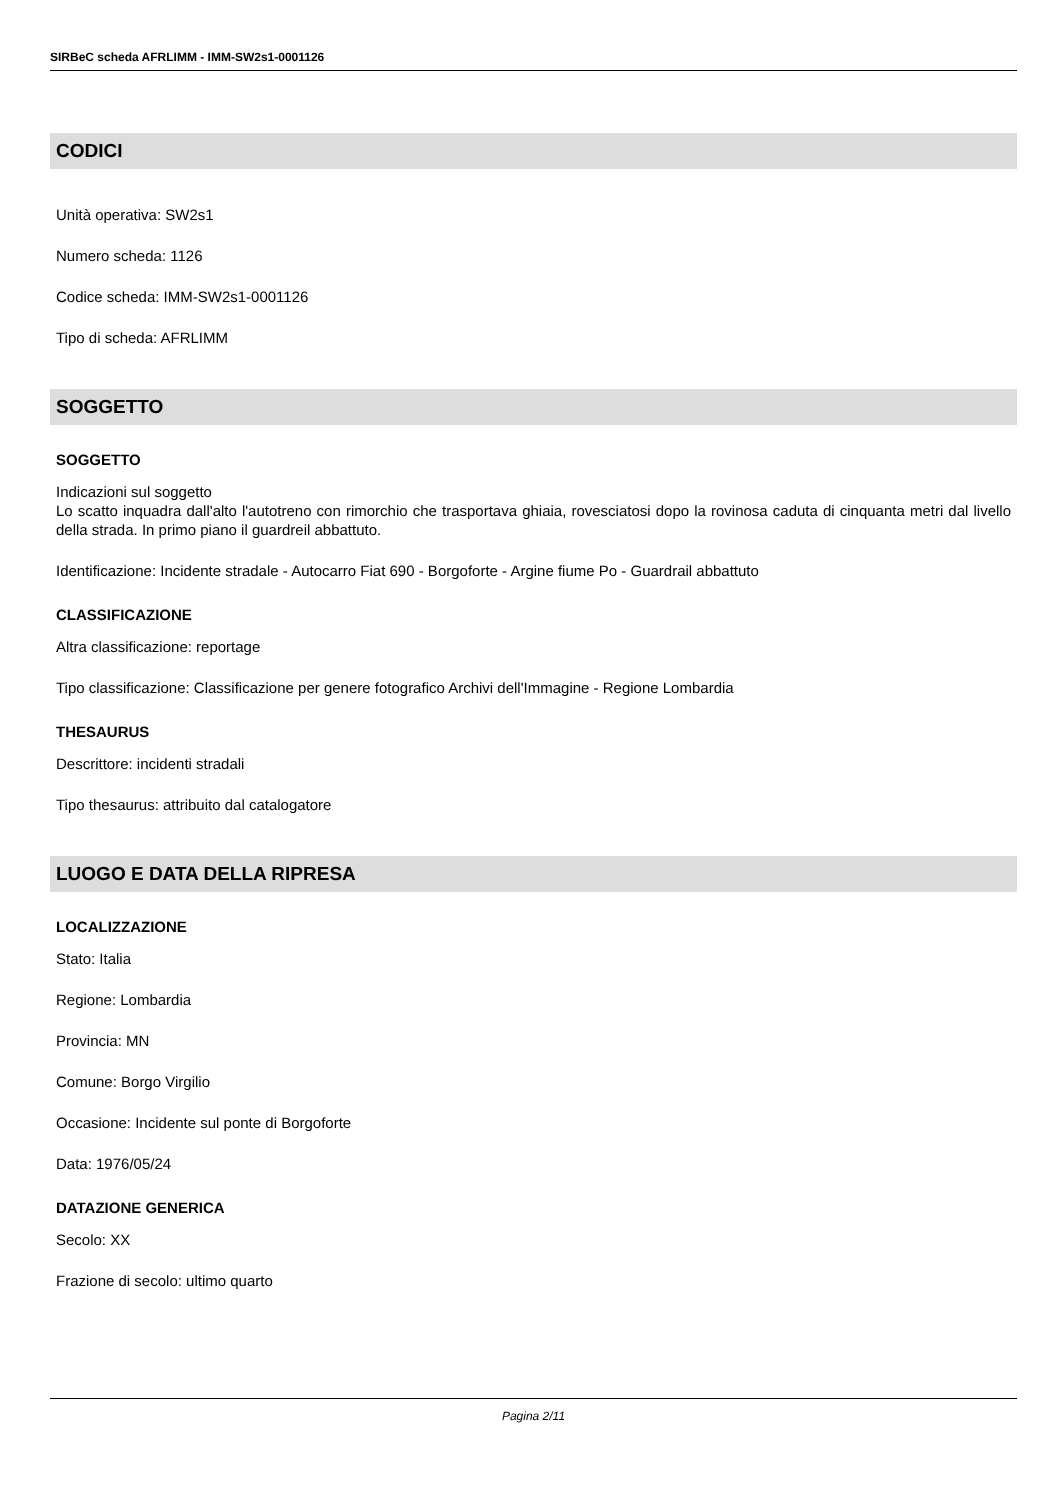SIRBeC scheda AFRLIMM - IMM-SW2s1-0001126
CODICI
Unità operativa: SW2s1
Numero scheda: 1126
Codice scheda: IMM-SW2s1-0001126
Tipo di scheda: AFRLIMM
SOGGETTO
SOGGETTO
Indicazioni sul soggetto
Lo scatto inquadra dall'alto l'autotreno con rimorchio che trasportava ghiaia, rovesciatosi dopo la rovinosa caduta di cinquanta metri dal livello della strada. In primo piano il guardreil abbattuto.
Identificazione: Incidente stradale - Autocarro Fiat 690 - Borgoforte - Argine fiume Po - Guardrail abbattuto
CLASSIFICAZIONE
Altra classificazione: reportage
Tipo classificazione: Classificazione per genere fotografico Archivi dell'Immagine - Regione Lombardia
THESAURUS
Descrittore: incidenti stradali
Tipo thesaurus: attribuito dal catalogatore
LUOGO E DATA DELLA RIPRESA
LOCALIZZAZIONE
Stato: Italia
Regione: Lombardia
Provincia: MN
Comune: Borgo Virgilio
Occasione: Incidente sul ponte di Borgoforte
Data: 1976/05/24
DATAZIONE GENERICA
Secolo: XX
Frazione di secolo: ultimo quarto
Pagina 2/11